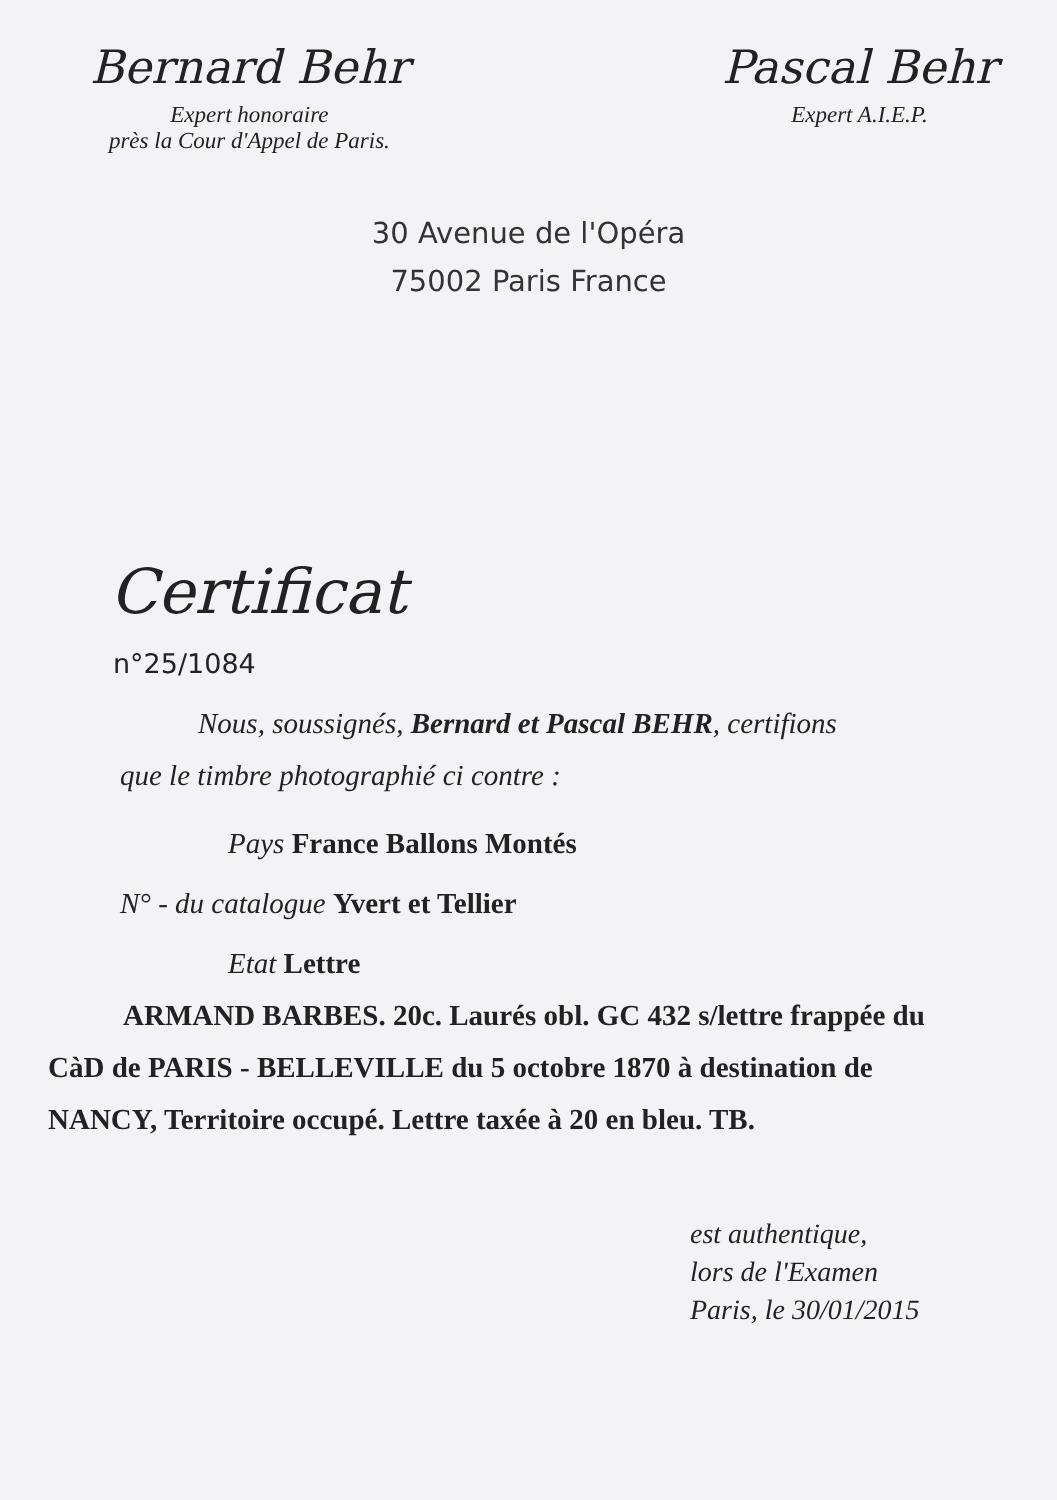Bernard Behr
Expert honoraire
près la Cour d'Appel de Paris.
Pascal Behr
Expert A.I.E.P.
30 Avenue de l'Opéra
75002 Paris France
Certificat
n°25/1084
Nous, soussignés, Bernard et Pascal BEHR, certifions
que le timbre photographié ci contre :
Pays France Ballons Montés
N° - du catalogue Yvert et Tellier
Etat Lettre
ARMAND BARBES. 20c. Laurés obl. GC 432 s/lettre frappée du CàD de PARIS - BELLEVILLE du 5 octobre 1870 à destination de NANCY, Territoire occupé. Lettre taxée à 20 en bleu. TB.
est authentique,
lors de l'Examen
Paris, le 30/01/2015